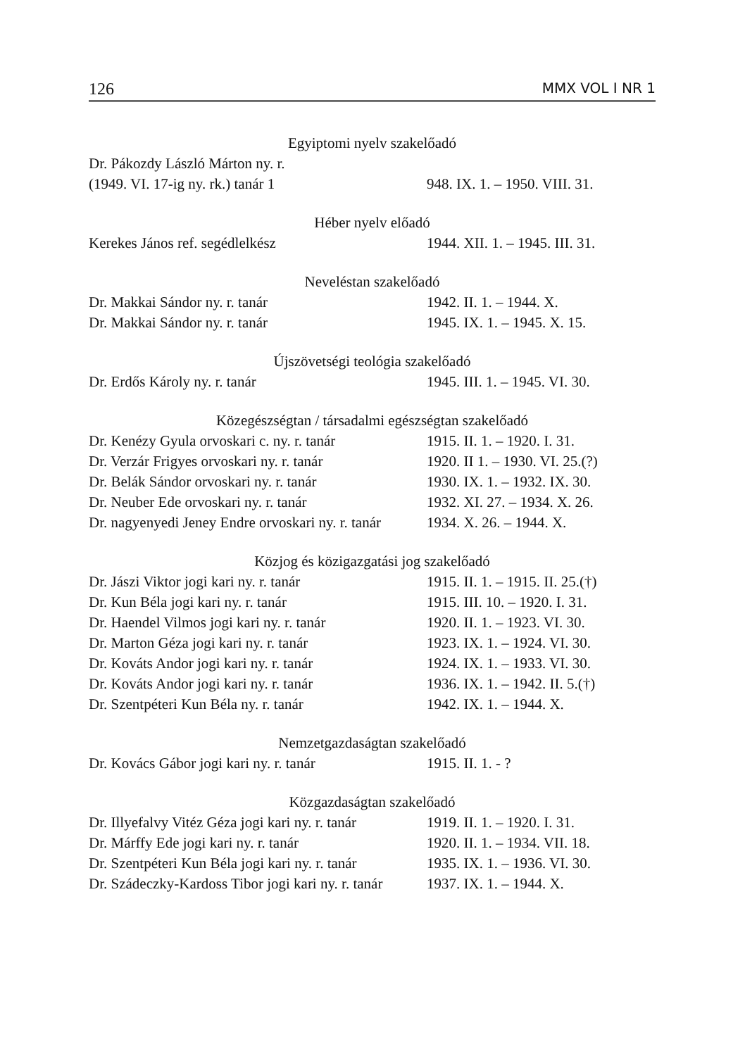126 MMX VOL I NR 1
Egyiptomi nyelv szakelőadó
| Dr. Pákozdy László Márton ny. r. | |
| (1949. VI. 17-ig ny. rk.) tanár 1 | 948. IX. 1. – 1950. VIII. 31. |
Héber nyelv előadó
| Kerekes János ref. segédlelkész | 1944. XII. 1. – 1945. III. 31. |
Neveléstan szakelőadó
| Dr. Makkai Sándor ny. r. tanár | 1942. II. 1. – 1944. X. |
| Dr. Makkai Sándor ny. r. tanár | 1945. IX. 1. – 1945. X. 15. |
Újszövetségi teológia szakelőadó
| Dr. Erdős Károly ny. r. tanár | 1945. III. 1. – 1945. VI. 30. |
Közegészségtan / társadalmi egészségtan szakelőadó
| Dr. Kenézy Gyula orvoskari c. ny. r. tanár | 1915. II. 1. – 1920. I. 31. |
| Dr. Verzár Frigyes orvoskari ny. r. tanár | 1920. II 1. – 1930. VI. 25.(?) |
| Dr. Belák Sándor orvoskari ny. r. tanár | 1930. IX. 1. – 1932. IX. 30. |
| Dr. Neuber Ede orvoskari ny. r. tanár | 1932. XI. 27. – 1934. X. 26. |
| Dr. nagyenyedi Jeney Endre orvoskari ny. r. tanár | 1934. X. 26. – 1944. X. |
Közjog és közigazgatási jog szakelőadó
| Dr. Jászi Viktor jogi kari ny. r. tanár | 1915. II. 1. – 1915. II. 25.(†) |
| Dr. Kun Béla jogi kari ny. r. tanár | 1915. III. 10. – 1920. I. 31. |
| Dr. Haendel Vilmos jogi kari ny. r. tanár | 1920. II. 1. – 1923. VI. 30. |
| Dr. Marton Géza jogi kari ny. r. tanár | 1923. IX. 1. – 1924. VI. 30. |
| Dr. Kováts Andor jogi kari ny. r. tanár | 1924. IX. 1. – 1933. VI. 30. |
| Dr. Kováts Andor jogi kari ny. r. tanár | 1936. IX. 1. – 1942. II. 5.(†) |
| Dr. Szentpéteri Kun Béla ny. r. tanár | 1942. IX. 1. – 1944. X. |
Nemzetgazdaságtan szakelőadó
| Dr. Kovács Gábor jogi kari ny. r. tanár | 1915. II. 1. - ? |
Közgazdaságtan szakelőadó
| Dr. Illyefalvy Vitéz Géza jogi kari ny. r. tanár | 1919. II. 1. – 1920. I. 31. |
| Dr. Márffy Ede jogi kari ny. r. tanár | 1920. II. 1. – 1934. VII. 18. |
| Dr. Szentpéteri Kun Béla jogi kari ny. r. tanár | 1935. IX. 1. – 1936. VI. 30. |
| Dr. Szádeczky-Kardoss Tibor jogi kari ny. r. tanár | 1937. IX. 1. – 1944. X. |